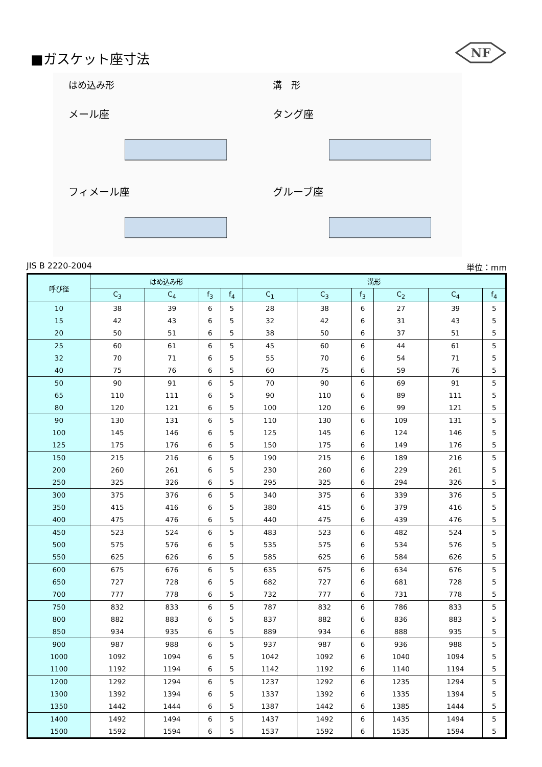NF
■ガスケット座寸法
はめ込み形
メール座
溝　形
タング座
フィメール座
グルーブ座
JIS B 2220-2004 単位：mm
| 呼び径 | はめ込み形 | | | | 溝形 | | | | | |
| --- | --- | --- | --- | --- | --- | --- | --- | --- | --- | --- |
| | C<sub>3</sub> | C<sub>4</sub> | f<sub>3</sub> | f<sub>4</sub> | C<sub>1</sub> | C<sub>3</sub> | f<sub>3</sub> | C<sub>2</sub> | C<sub>4</sub> | f<sub>4</sub> |
| 10 | 38 | 39 | 6 | 5 | 28 | 38 | 6 | 27 | 39 | 5 |
| 15 | 42 | 43 | 6 | 5 | 32 | 42 | 6 | 31 | 43 | 5 |
| 20 | 50 | 51 | 6 | 5 | 38 | 50 | 6 | 37 | 51 | 5 |
| 25 | 60 | 61 | 6 | 5 | 45 | 60 | 6 | 44 | 61 | 5 |
| 32 | 70 | 71 | 6 | 5 | 55 | 70 | 6 | 54 | 71 | 5 |
| 40 | 75 | 76 | 6 | 5 | 60 | 75 | 6 | 59 | 76 | 5 |
| 50 | 90 | 91 | 6 | 5 | 70 | 90 | 6 | 69 | 91 | 5 |
| 65 | 110 | 111 | 6 | 5 | 90 | 110 | 6 | 89 | 111 | 5 |
| 80 | 120 | 121 | 6 | 5 | 100 | 120 | 6 | 99 | 121 | 5 |
| 90 | 130 | 131 | 6 | 5 | 110 | 130 | 6 | 109 | 131 | 5 |
| 100 | 145 | 146 | 6 | 5 | 125 | 145 | 6 | 124 | 146 | 5 |
| 125 | 175 | 176 | 6 | 5 | 150 | 175 | 6 | 149 | 176 | 5 |
| 150 | 215 | 216 | 6 | 5 | 190 | 215 | 6 | 189 | 216 | 5 |
| 200 | 260 | 261 | 6 | 5 | 230 | 260 | 6 | 229 | 261 | 5 |
| 250 | 325 | 326 | 6 | 5 | 295 | 325 | 6 | 294 | 326 | 5 |
| 300 | 375 | 376 | 6 | 5 | 340 | 375 | 6 | 339 | 376 | 5 |
| 350 | 415 | 416 | 6 | 5 | 380 | 415 | 6 | 379 | 416 | 5 |
| 400 | 475 | 476 | 6 | 5 | 440 | 475 | 6 | 439 | 476 | 5 |
| 450 | 523 | 524 | 6 | 5 | 483 | 523 | 6 | 482 | 524 | 5 |
| 500 | 575 | 576 | 6 | 5 | 535 | 575 | 6 | 534 | 576 | 5 |
| 550 | 625 | 626 | 6 | 5 | 585 | 625 | 6 | 584 | 626 | 5 |
| 600 | 675 | 676 | 6 | 5 | 635 | 675 | 6 | 634 | 676 | 5 |
| 650 | 727 | 728 | 6 | 5 | 682 | 727 | 6 | 681 | 728 | 5 |
| 700 | 777 | 778 | 6 | 5 | 732 | 777 | 6 | 731 | 778 | 5 |
| 750 | 832 | 833 | 6 | 5 | 787 | 832 | 6 | 786 | 833 | 5 |
| 800 | 882 | 883 | 6 | 5 | 837 | 882 | 6 | 836 | 883 | 5 |
| 850 | 934 | 935 | 6 | 5 | 889 | 934 | 6 | 888 | 935 | 5 |
| 900 | 987 | 988 | 6 | 5 | 937 | 987 | 6 | 936 | 988 | 5 |
| 1000 | 1092 | 1094 | 6 | 5 | 1042 | 1092 | 6 | 1040 | 1094 | 5 |
| 1100 | 1192 | 1194 | 6 | 5 | 1142 | 1192 | 6 | 1140 | 1194 | 5 |
| 1200 | 1292 | 1294 | 6 | 5 | 1237 | 1292 | 6 | 1235 | 1294 | 5 |
| 1300 | 1392 | 1394 | 6 | 5 | 1337 | 1392 | 6 | 1335 | 1394 | 5 |
| 1350 | 1442 | 1444 | 6 | 5 | 1387 | 1442 | 6 | 1385 | 1444 | 5 |
| 1400 | 1492 | 1494 | 6 | 5 | 1437 | 1492 | 6 | 1435 | 1494 | 5 |
| 1500 | 1592 | 1594 | 6 | 5 | 1537 | 1592 | 6 | 1535 | 1594 | 5 |